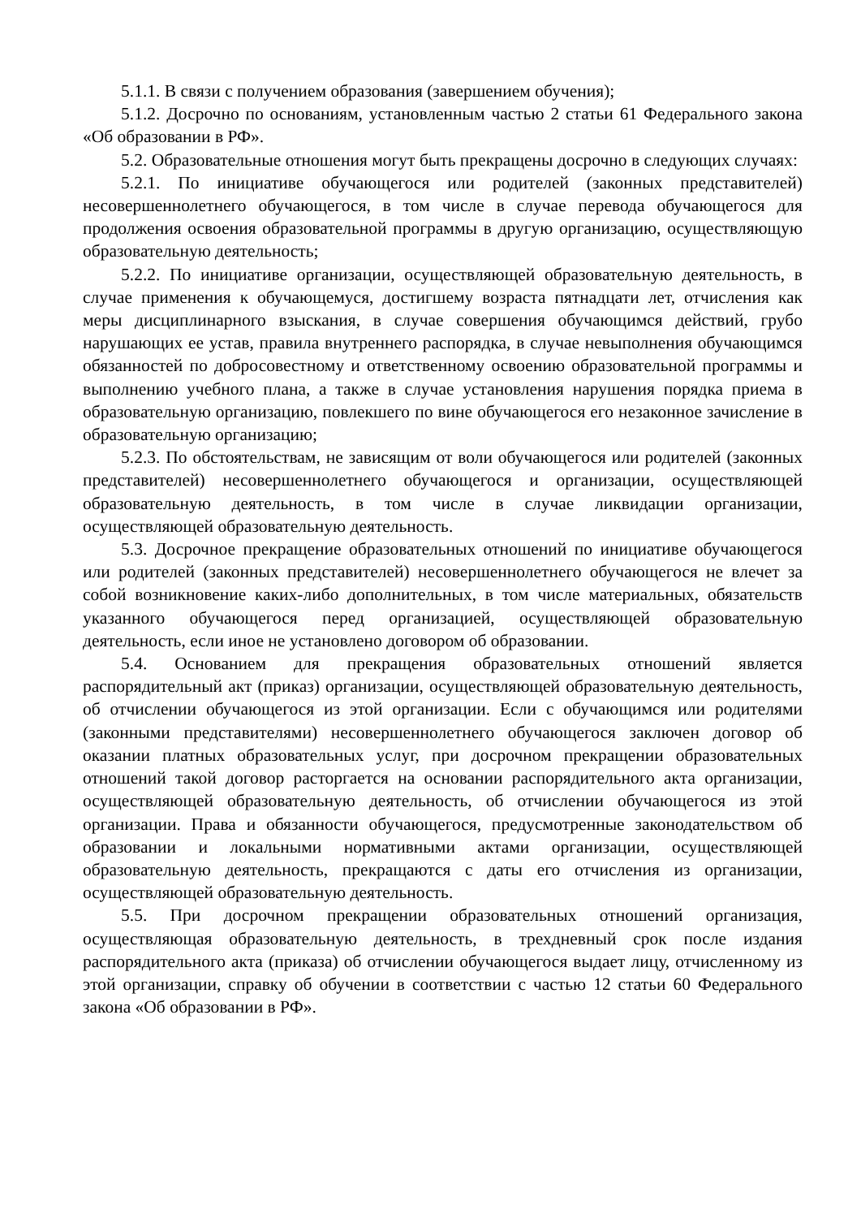5.1.1. В связи с получением образования (завершением обучения);
5.1.2. Досрочно по основаниям, установленным частью 2 статьи 61 Федерального закона «Об образовании в РФ».
5.2. Образовательные отношения могут быть прекращены досрочно в следующих случаях:
5.2.1. По инициативе обучающегося или родителей (законных представителей) несовершеннолетнего обучающегося, в том числе в случае перевода обучающегося для продолжения освоения образовательной программы в другую организацию, осуществляющую образовательную деятельность;
5.2.2. По инициативе организации, осуществляющей образовательную деятельность, в случае применения к обучающемуся, достигшему возраста пятнадцати лет, отчисления как меры дисциплинарного взыскания, в случае совершения обучающимся действий, грубо нарушающих ее устав, правила внутреннего распорядка, в случае невыполнения обучающимся обязанностей по добросовестному и ответственному освоению образовательной программы и выполнению учебного плана, а также в случае установления нарушения порядка приема в образовательную организацию, повлекшего по вине обучающегося его незаконное зачисление в образовательную организацию;
5.2.3. По обстоятельствам, не зависящим от воли обучающегося или родителей (законных представителей) несовершеннолетнего обучающегося и организации, осуществляющей образовательную деятельность, в том числе в случае ликвидации организации, осуществляющей образовательную деятельность.
5.3. Досрочное прекращение образовательных отношений по инициативе обучающегося или родителей (законных представителей) несовершеннолетнего обучающегося не влечет за собой возникновение каких-либо дополнительных, в том числе материальных, обязательств указанного обучающегося перед организацией, осуществляющей образовательную деятельность, если иное не установлено договором об образовании.
5.4. Основанием для прекращения образовательных отношений является распорядительный акт (приказ) организации, осуществляющей образовательную деятельность, об отчислении обучающегося из этой организации. Если с обучающимся или родителями (законными представителями) несовершеннолетнего обучающегося заключен договор об оказании платных образовательных услуг, при досрочном прекращении образовательных отношений такой договор расторгается на основании распорядительного акта организации, осуществляющей образовательную деятельность, об отчислении обучающегося из этой организации. Права и обязанности обучающегося, предусмотренные законодательством об образовании и локальными нормативными актами организации, осуществляющей образовательную деятельность, прекращаются с даты его отчисления из организации, осуществляющей образовательную деятельность.
5.5. При досрочном прекращении образовательных отношений организация, осуществляющая образовательную деятельность, в трехдневный срок после издания распорядительного акта (приказа) об отчислении обучающегося выдает лицу, отчисленному из этой организации, справку об обучении в соответствии с частью 12 статьи 60 Федерального закона «Об образовании в РФ».